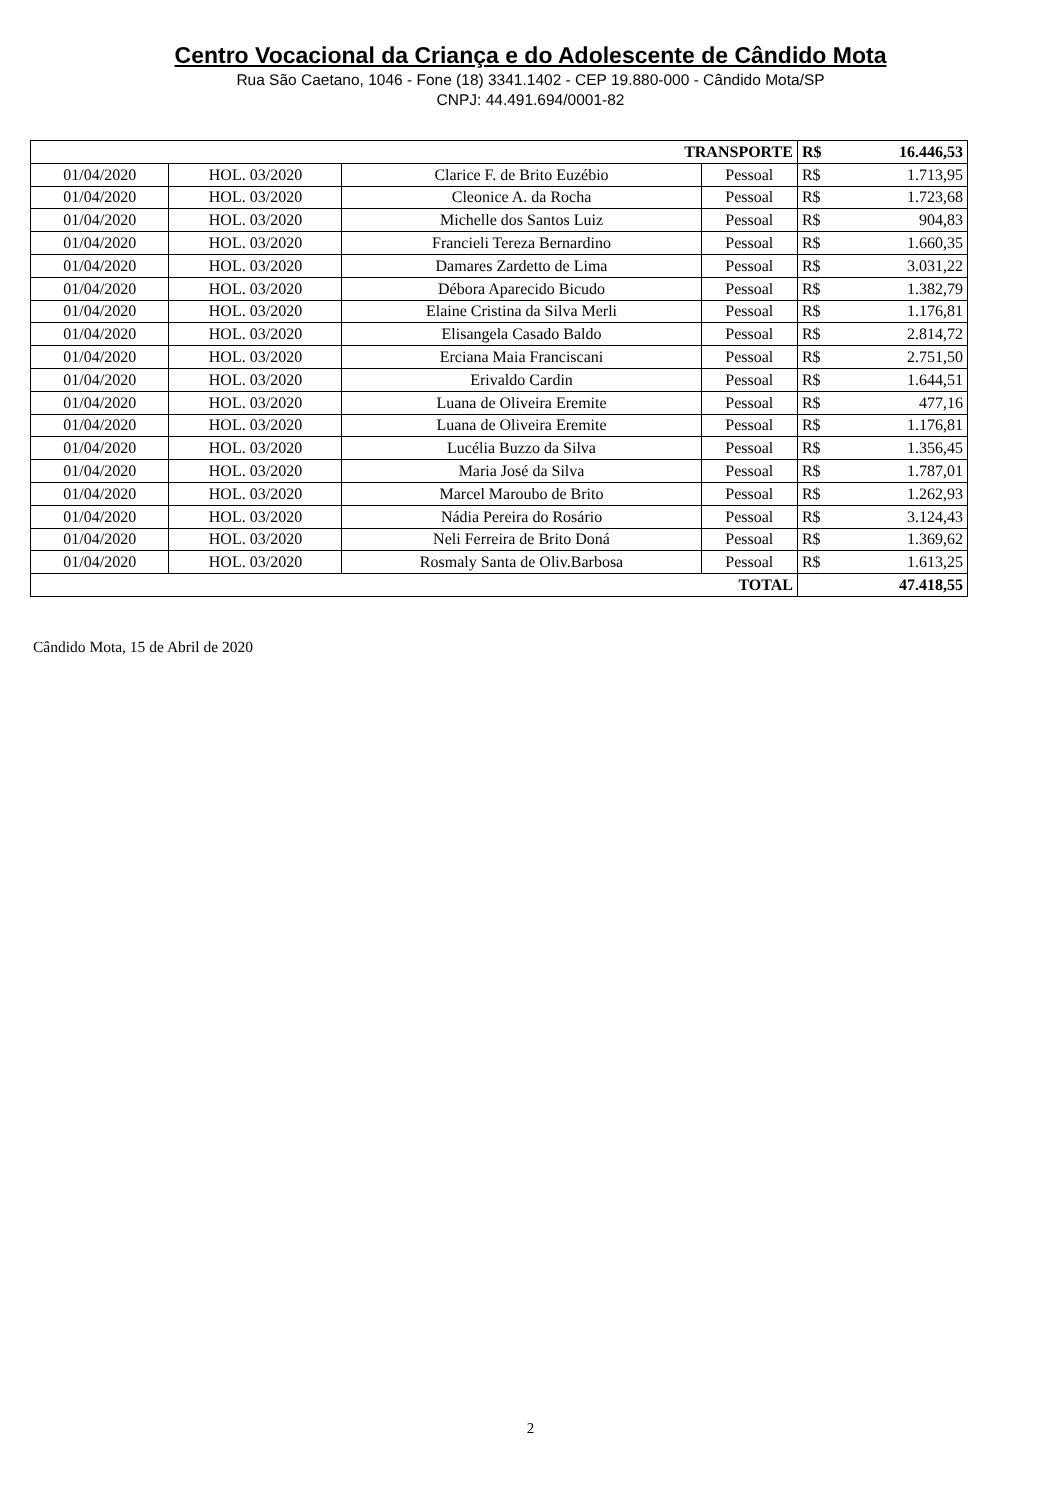Centro Vocacional da Criança e do Adolescente de Cândido Mota
Rua São Caetano, 1046 - Fone (18) 3341.1402 - CEP 19.880-000 - Cândido Mota/SP
CNPJ: 44.491.694/0001-82
| TRANSPORTE | | | | R$ | 16.446,53 |
| 01/04/2020 | HOL. 03/2020 | Clarice F. de Brito Euzébio | Pessoal | R$ | 1.713,95 |
| 01/04/2020 | HOL. 03/2020 | Cleonice A. da Rocha | Pessoal | R$ | 1.723,68 |
| 01/04/2020 | HOL. 03/2020 | Michelle dos Santos Luiz | Pessoal | R$ | 904,83 |
| 01/04/2020 | HOL. 03/2020 | Francieli Tereza Bernardino | Pessoal | R$ | 1.660,35 |
| 01/04/2020 | HOL. 03/2020 | Damares Zardetto de Lima | Pessoal | R$ | 3.031,22 |
| 01/04/2020 | HOL. 03/2020 | Débora Aparecido Bicudo | Pessoal | R$ | 1.382,79 |
| 01/04/2020 | HOL. 03/2020 | Elaine Cristina da Silva Merli | Pessoal | R$ | 1.176,81 |
| 01/04/2020 | HOL. 03/2020 | Elisangela Casado Baldo | Pessoal | R$ | 2.814,72 |
| 01/04/2020 | HOL. 03/2020 | Erciana Maia Franciscani | Pessoal | R$ | 2.751,50 |
| 01/04/2020 | HOL. 03/2020 | Erivaldo Cardin | Pessoal | R$ | 1.644,51 |
| 01/04/2020 | HOL. 03/2020 | Luana de Oliveira Eremite | Pessoal | R$ | 477,16 |
| 01/04/2020 | HOL. 03/2020 | Luana de Oliveira Eremite | Pessoal | R$ | 1.176,81 |
| 01/04/2020 | HOL. 03/2020 | Lucélia Buzzo da Silva | Pessoal | R$ | 1.356,45 |
| 01/04/2020 | HOL. 03/2020 | Maria José da Silva | Pessoal | R$ | 1.787,01 |
| 01/04/2020 | HOL. 03/2020 | Marcel Maroubo de Brito | Pessoal | R$ | 1.262,93 |
| 01/04/2020 | HOL. 03/2020 | Nádia Pereira do Rosário | Pessoal | R$ | 3.124,43 |
| 01/04/2020 | HOL. 03/2020 | Neli Ferreira de Brito Doná | Pessoal | R$ | 1.369,62 |
| 01/04/2020 | HOL. 03/2020 | Rosmaly Santa de Oliv.Barbosa | Pessoal | R$ | 1.613,25 |
| TOTAL | | | | 47.418,55 | |
Cândido Mota, 15 de Abril de 2020
2